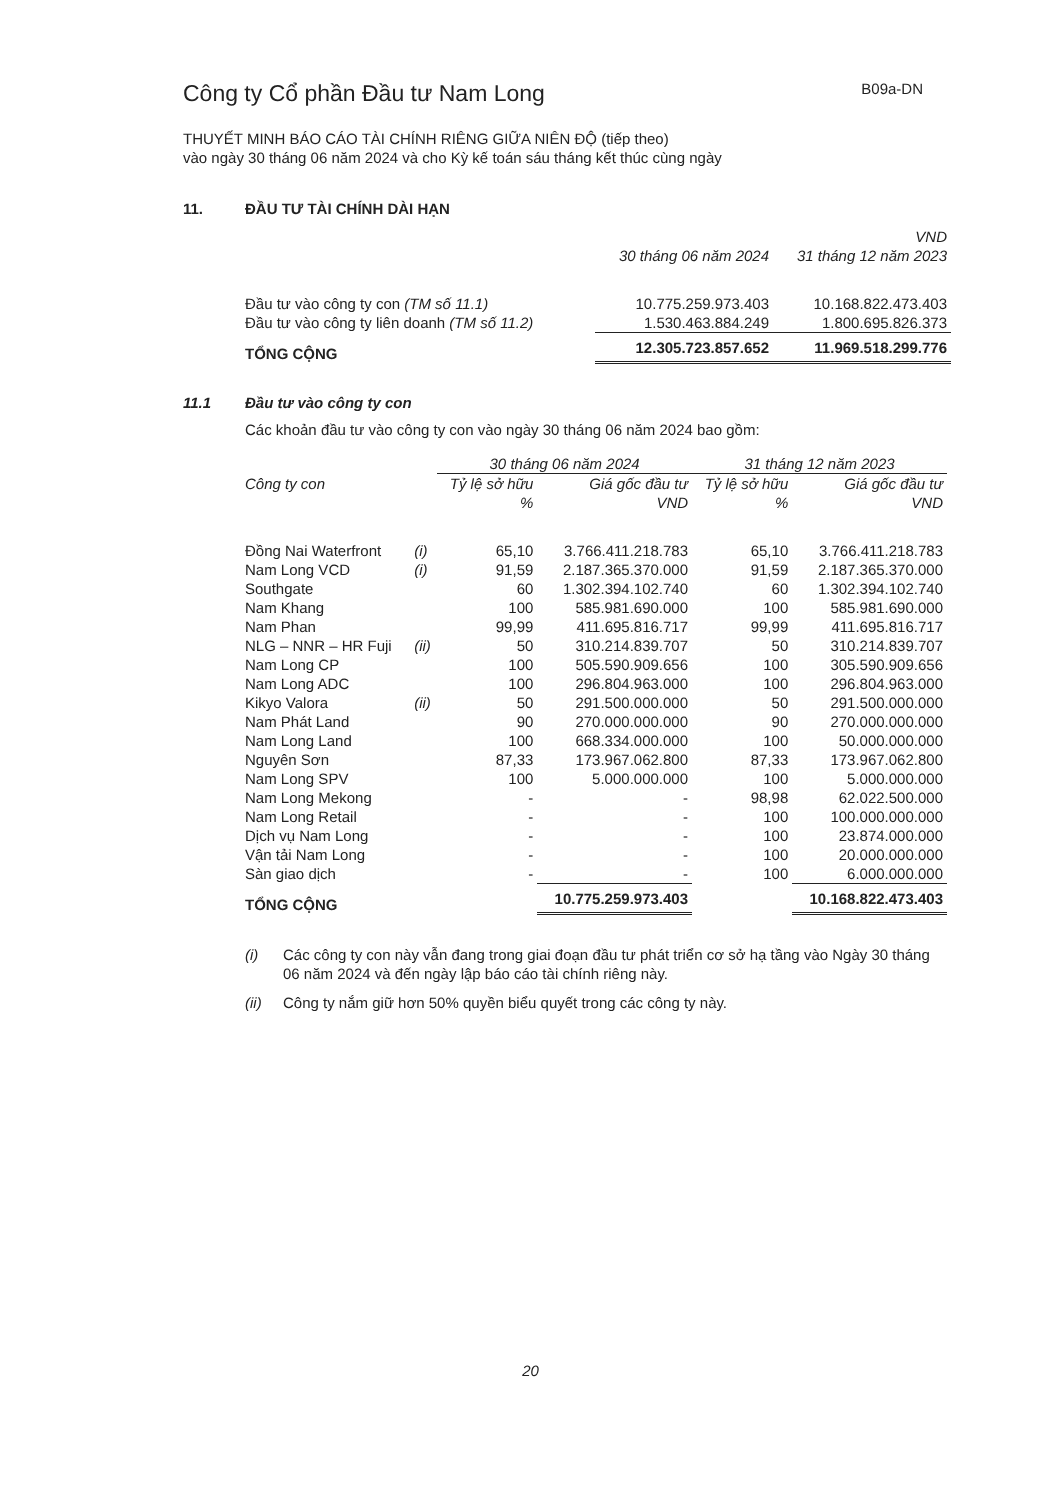Công ty Cổ phần Đầu tư Nam Long B09a-DN
THUYẾT MINH BÁO CÁO TÀI CHÍNH RIÊNG GIỮA NIÊN ĐỘ (tiếp theo)
vào ngày 30 tháng 06 năm 2024 và cho Kỳ kế toán sáu tháng kết thúc cùng ngày
11. ĐẦU TƯ TÀI CHÍNH DÀI HẠN
| | | VND |
| | 30 tháng 06 năm 2024 | 31 tháng 12 năm 2023 |
| Đầu tư vào công ty con (TM số 11.1) | 10.775.259.973.403 | 10.168.822.473.403 |
| Đầu tư vào công ty liên doanh (TM số 11.2) | 1.530.463.884.249 | 1.800.695.826.373 |
| TỔNG CỘNG | 12.305.723.857.652 | 11.969.518.299.776 |
11.1 Đầu tư vào công ty con
Các khoản đầu tư vào công ty con vào ngày 30 tháng 06 năm 2024 bao gồm:
| | | 30 tháng 06 năm 2024 | | 31 tháng 12 năm 2023 | |
| Công ty con | | Tỷ lệ sở hữu | Giá gốc đầu tư | Tỷ lệ sở hữu | Giá gốc đầu tư |
| | | % | VND | % | VND |
| Đồng Nai Waterfront | (i) | 65,10 | 3.766.411.218.783 | 65,10 | 3.766.411.218.783 |
| Nam Long VCD | (i) | 91,59 | 2.187.365.370.000 | 91,59 | 2.187.365.370.000 |
| Southgate | | 60 | 1.302.394.102.740 | 60 | 1.302.394.102.740 |
| Nam Khang | | 100 | 585.981.690.000 | 100 | 585.981.690.000 |
| Nam Phan | | 99,99 | 411.695.816.717 | 99,99 | 411.695.816.717 |
| NLG – NNR – HR Fuji | (ii) | 50 | 310.214.839.707 | 50 | 310.214.839.707 |
| Nam Long CP | | 100 | 505.590.909.656 | 100 | 305.590.909.656 |
| Nam Long ADC | | 100 | 296.804.963.000 | 100 | 296.804.963.000 |
| Kikyo Valora | (ii) | 50 | 291.500.000.000 | 50 | 291.500.000.000 |
| Nam Phát Land | | 90 | 270.000.000.000 | 90 | 270.000.000.000 |
| Nam Long Land | | 100 | 668.334.000.000 | 100 | 50.000.000.000 |
| Nguyên Sơn | | 87,33 | 173.967.062.800 | 87,33 | 173.967.062.800 |
| Nam Long SPV | | 100 | 5.000.000.000 | 100 | 5.000.000.000 |
| Nam Long Mekong | | - | - | 98,98 | 62.022.500.000 |
| Nam Long Retail | | - | - | 100 | 100.000.000.000 |
| Dịch vụ Nam Long | | - | - | 100 | 23.874.000.000 |
| Vận tải Nam Long | | - | - | 100 | 20.000.000.000 |
| Sàn giao dịch | | - | - | 100 | 6.000.000.000 |
| TỔNG CỘNG | | | 10.775.259.973.403 | | 10.168.822.473.403 |
(i) Các công ty con này vẫn đang trong giai đoạn đầu tư phát triển cơ sở hạ tầng vào Ngày 30 tháng 06 năm 2024 và đến ngày lập báo cáo tài chính riêng này.
(ii) Công ty nắm giữ hơn 50% quyền biểu quyết trong các công ty này.
20